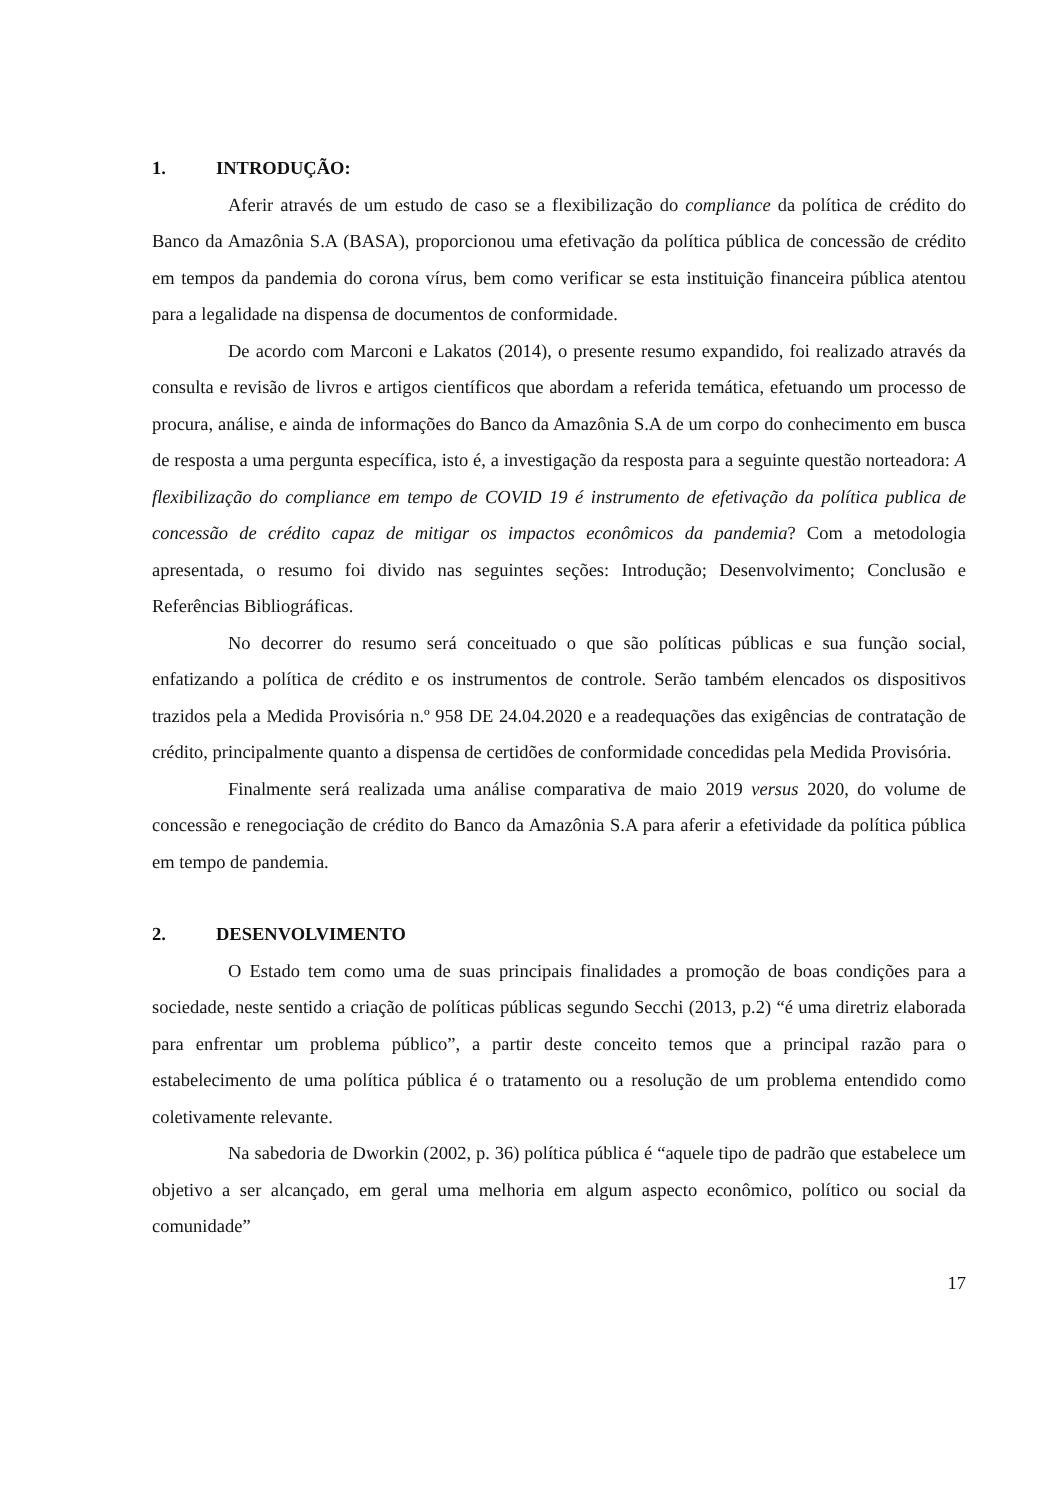1. INTRODUÇÃO:
Aferir através de um estudo de caso se a flexibilização do compliance da política de crédito do Banco da Amazônia S.A (BASA), proporcionou uma efetivação da política pública de concessão de crédito em tempos da pandemia do corona vírus, bem como verificar se esta instituição financeira pública atentou para a legalidade na dispensa de documentos de conformidade.
De acordo com Marconi e Lakatos (2014), o presente resumo expandido, foi realizado através da consulta e revisão de livros e artigos científicos que abordam a referida temática, efetuando um processo de procura, análise, e ainda de informações do Banco da Amazônia S.A de um corpo do conhecimento em busca de resposta a uma pergunta específica, isto é, a investigação da resposta para a seguinte questão norteadora: A flexibilização do compliance em tempo de COVID 19 é instrumento de efetivação da política publica de concessão de crédito capaz de mitigar os impactos econômicos da pandemia? Com a metodologia apresentada, o resumo foi divido nas seguintes seções: Introdução; Desenvolvimento; Conclusão e Referências Bibliográficas.
No decorrer do resumo será conceituado o que são políticas públicas e sua função social, enfatizando a política de crédito e os instrumentos de controle. Serão também elencados os dispositivos trazidos pela a Medida Provisória n.º 958 DE 24.04.2020 e a readequações das exigências de contratação de crédito, principalmente quanto a dispensa de certidões de conformidade concedidas pela Medida Provisória.
Finalmente será realizada uma análise comparativa de maio 2019 versus 2020, do volume de concessão e renegociação de crédito do Banco da Amazônia S.A para aferir a efetividade da política pública em tempo de pandemia.
2. DESENVOLVIMENTO
O Estado tem como uma de suas principais finalidades a promoção de boas condições para a sociedade, neste sentido a criação de políticas públicas segundo Secchi (2013, p.2) “é uma diretriz elaborada para enfrentar um problema público”, a partir deste conceito temos que a principal razão para o estabelecimento de uma política pública é o tratamento ou a resolução de um problema entendido como coletivamente relevante.
Na sabedoria de Dworkin (2002, p. 36) política pública é “aquele tipo de padrão que estabelece um objetivo a ser alcançado, em geral uma melhoria em algum aspecto econômico, político ou social da comunidade”
17